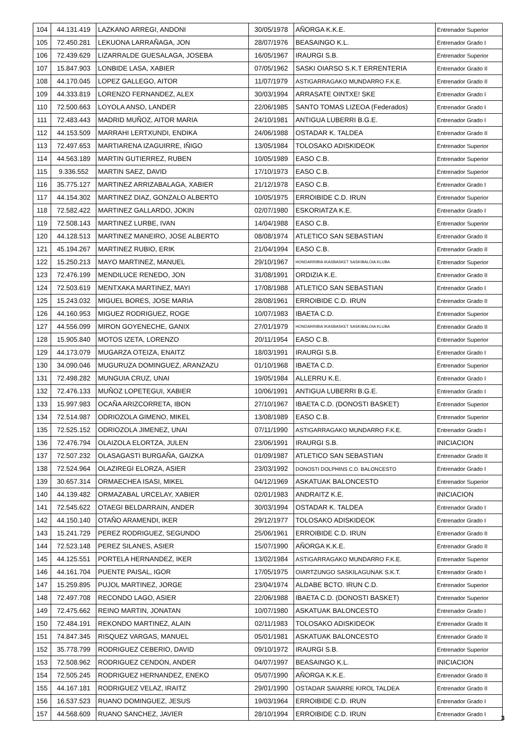| 104 | 44.131.419 | LAZKANO ARREGI, ANDONI | 30/05/1978 | AÑORGA K.K.E. | Entrenador Superior |
| 105 | 72.450.281 | LEKUONA LARRAÑAGA, JON | 28/07/1976 | BEASAINGO K.L. | Entrenador Grado I |
| 106 | 72.439.629 | LIZARRALDE GUESALAGA, JOSEBA | 16/05/1967 | IRAURGI S.B. | Entrenador Superior |
| 107 | 15.847.903 | LONBIDE LASA, XABIER | 07/05/1962 | SASKI OIARSO S.K.T ERRENTERIA | Entrenador Grado II |
| 108 | 44.170.045 | LOPEZ GALLEGO, AITOR | 11/07/1979 | ASTIGARRAGAKO MUNDARRO F.K.E. | Entrenador Grado II |
| 109 | 44.333.819 | LORENZO FERNANDEZ, ALEX | 30/03/1994 | ARRASATE OINTXE! SKE | Entrenador Grado I |
| 110 | 72.500.663 | LOYOLA ANSO, LANDER | 22/06/1985 | SANTO TOMAS LIZEOA (Federados) | Entrenador Grado I |
| 111 | 72.483.443 | MADRID MUÑOZ, AITOR MARIA | 24/10/1981 | ANTIGUA LUBERRI B.G.E. | Entrenador Grado I |
| 112 | 44.153.509 | MARRAHI LERTXUNDI, ENDIKA | 24/06/1988 | OSTADAR K. TALDEA | Entrenador Grado II |
| 113 | 72.497.653 | MARTIARENA IZAGUIRRE, IÑIGO | 13/05/1984 | TOLOSAKO ADISKIDEOK | Entrenador Superior |
| 114 | 44.563.189 | MARTIN GUTIERREZ, RUBEN | 10/05/1989 | EASO C.B. | Entrenador Superior |
| 115 | 9.336.552 | MARTIN SAEZ, DAVID | 17/10/1973 | EASO C.B. | Entrenador Superior |
| 116 | 35.775.127 | MARTINEZ ARRIZABALAGA, XABIER | 21/12/1978 | EASO C.B. | Entrenador Grado I |
| 117 | 44.154.302 | MARTINEZ DIAZ, GONZALO ALBERTO | 10/05/1975 | ERROIBIDE C.D. IRUN | Entrenador Superior |
| 118 | 72.582.422 | MARTINEZ GALLARDO, JOKIN | 02/07/1980 | ESKORIATZA K.E. | Entrenador Grado I |
| 119 | 72.508.143 | MARTINEZ LURBE, IVAN | 14/04/1988 | EASO C.B. | Entrenador Superior |
| 120 | 44.128.513 | MARTINEZ MANEIRO, JOSE ALBERTO | 08/08/1974 | ATLETICO SAN SEBASTIAN | Entrenador Grado II |
| 121 | 45.194.267 | MARTINEZ RUBIO, ERIK | 21/04/1994 | EASO C.B. | Entrenador Grado II |
| 122 | 15.250.213 | MAYO MARTINEZ, MANUEL | 29/10/1967 | HONDARRIBIA IKASBASKET SASKIBALOIA KLUBA | Entrenador Superior |
| 123 | 72.476.199 | MENDILUCE RENEDO, JON | 31/08/1991 | ORDIZIA K.E. | Entrenador Grado II |
| 124 | 72.503.619 | MENTXAKA MARTINEZ, MAYI | 17/08/1988 | ATLETICO SAN SEBASTIAN | Entrenador Grado I |
| 125 | 15.243.032 | MIGUEL BORES, JOSE MARIA | 28/08/1961 | ERROIBIDE C.D. IRUN | Entrenador Grado II |
| 126 | 44.160.953 | MIGUEZ RODRIGUEZ, ROGE | 10/07/1983 | IBAETA C.D. | Entrenador Superior |
| 127 | 44.556.099 | MIRON GOYENECHE, GANIX | 27/01/1979 | HONDARRIBIA IKASBASKET SASKIBALOIA KLUBA | Entrenador Grado II |
| 128 | 15.905.840 | MOTOS IZETA, LORENZO | 20/11/1954 | EASO C.B. | Entrenador Superior |
| 129 | 44.173.079 | MUGARZA OTEIZA, ENAITZ | 18/03/1991 | IRAURGI S.B. | Entrenador Grado I |
| 130 | 34.090.046 | MUGURUZA DOMINGUEZ, ARANZAZU | 01/10/1968 | IBAETA C.D. | Entrenador Superior |
| 131 | 72.498.282 | MUNGUIA CRUZ, UNAI | 19/05/1984 | ALLERRU K.E. | Entrenador Grado I |
| 132 | 72.476.133 | MUÑOZ LOPETEGUI, XABIER | 10/06/1991 | ANTIGUA LUBERRI B.G.E. | Entrenador Grado I |
| 133 | 15.997.983 | OCAÑA ARIZCORRETA, IBON | 27/10/1967 | IBAETA C.D. (DONOSTI BASKET) | Entrenador Superior |
| 134 | 72.514.987 | ODRIOZOLA GIMENO, MIKEL | 13/08/1989 | EASO C.B. | Entrenador Superior |
| 135 | 72.525.152 | ODRIOZOLA JIMENEZ, UNAI | 07/11/1990 | ASTIGARRAGAKO MUNDARRO F.K.E. | Entrenador Grado I |
| 136 | 72.476.794 | OLAIZOLA ELORTZA, JULEN | 23/06/1991 | IRAURGI S.B. | INICIACION |
| 137 | 72.507.232 | OLASAGASTI BURGAÑA, GAIZKA | 01/09/1987 | ATLETICO SAN SEBASTIAN | Entrenador Grado II |
| 138 | 72.524.964 | OLAZIREGI ELORZA, ASIER | 23/03/1992 | DONOSTI DOLPHINS C.D. BALONCESTO | Entrenador Grado I |
| 139 | 30.657.314 | ORMAECHEA ISASI, MIKEL | 04/12/1969 | ASKATUAK BALONCESTO | Entrenador Superior |
| 140 | 44.139.482 | ORMAZABAL URCELAY, XABIER | 02/01/1983 | ANDRAITZ K.E. | INICIACION |
| 141 | 72.545.622 | OTAEGI BELDARRAIN, ANDER | 30/03/1994 | OSTADAR K. TALDEA | Entrenador Grado I |
| 142 | 44.150.140 | OTAÑO ARAMENDI, IKER | 29/12/1977 | TOLOSAKO ADISKIDEOK | Entrenador Grado I |
| 143 | 15.241.729 | PEREZ RODRIGUEZ, SEGUNDO | 25/06/1961 | ERROIBIDE C.D. IRUN | Entrenador Grado II |
| 144 | 72.523.148 | PEREZ SILANES, ASIER | 15/07/1990 | AÑORGA K.K.E. | Entrenador Grado II |
| 145 | 44.125.551 | PORTELA HERNANDEZ, IKER | 13/02/1984 | ASTIGARRAGAKO MUNDARRO F.K.E. | Entrenador Superior |
| 146 | 44.161.704 | PUENTE PAISAL, IGOR | 17/05/1975 | OIARTZUNGO SASKILAGUNAK S.K.T. | Entrenador Grado I |
| 147 | 15.259.895 | PUJOL MARTINEZ, JORGE | 23/04/1974 | ALDABE BCTO. IRUN C.D. | Entrenador Superior |
| 148 | 72.497.708 | RECONDO LAGO, ASIER | 22/06/1988 | IBAETA C.D. (DONOSTI BASKET) | Entrenador Superior |
| 149 | 72.475.662 | REINO MARTIN, JONATAN | 10/07/1980 | ASKATUAK BALONCESTO | Entrenador Grado I |
| 150 | 72.484.191 | REKONDO MARTINEZ, ALAIN | 02/11/1983 | TOLOSAKO ADISKIDEOK | Entrenador Grado II |
| 151 | 74.847.345 | RISQUEZ VARGAS, MANUEL | 05/01/1981 | ASKATUAK BALONCESTO | Entrenador Grado II |
| 152 | 35.778.799 | RODRIGUEZ CEBERIO, DAVID | 09/10/1972 | IRAURGI S.B. | Entrenador Superior |
| 153 | 72.508.962 | RODRIGUEZ CENDON, ANDER | 04/07/1997 | BEASAINGO K.L. | INICIACION |
| 154 | 72.505.245 | RODRIGUEZ HERNANDEZ, ENEKO | 05/07/1990 | AÑORGA K.K.E. | Entrenador Grado II |
| 155 | 44.167.181 | RODRIGUEZ VELAZ, IRAITZ | 29/01/1990 | OSTADAR SAIARRE KIROL TALDEA | Entrenador Grado II |
| 156 | 16.537.523 | RUANO DOMINGUEZ, JESUS | 19/03/1964 | ERROIBIDE C.D. IRUN | Entrenador Grado I |
| 157 | 44.568.609 | RUANO SANCHEZ, JAVIER | 28/10/1994 | ERROIBIDE C.D. IRUN | Entrenador Grado I |
3